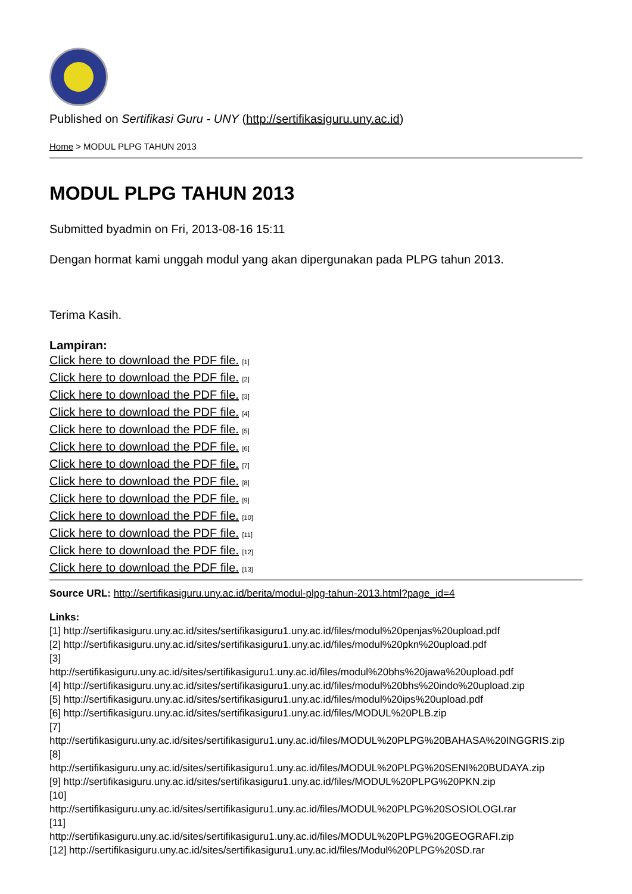Published on Sertifikasi Guru - UNY (http://sertifikasiguru.uny.ac.id)
Home > MODUL PLPG TAHUN 2013
MODUL PLPG TAHUN 2013
Submitted byadmin on Fri, 2013-08-16 15:11
Dengan hormat kami unggah modul yang akan dipergunakan pada PLPG tahun 2013.
Terima Kasih.
Lampiran:
Click here to download the PDF file. [1]
Click here to download the PDF file. [2]
Click here to download the PDF file. [3]
Click here to download the PDF file. [4]
Click here to download the PDF file. [5]
Click here to download the PDF file. [6]
Click here to download the PDF file. [7]
Click here to download the PDF file. [8]
Click here to download the PDF file. [9]
Click here to download the PDF file. [10]
Click here to download the PDF file. [11]
Click here to download the PDF file. [12]
Click here to download the PDF file. [13]
Source URL: http://sertifikasiguru.uny.ac.id/berita/modul-plpg-tahun-2013.html?page_id=4
Links:
[1] http://sertifikasiguru.uny.ac.id/sites/sertifikasiguru1.uny.ac.id/files/modul%20penjas%20upload.pdf
[2] http://sertifikasiguru.uny.ac.id/sites/sertifikasiguru1.uny.ac.id/files/modul%20pkn%20upload.pdf
[3]
http://sertifikasiguru.uny.ac.id/sites/sertifikasiguru1.uny.ac.id/files/modul%20bhs%20jawa%20upload.pdf
[4] http://sertifikasiguru.uny.ac.id/sites/sertifikasiguru1.uny.ac.id/files/modul%20bhs%20indo%20upload.zip
[5] http://sertifikasiguru.uny.ac.id/sites/sertifikasiguru1.uny.ac.id/files/modul%20ips%20upload.pdf
[6] http://sertifikasiguru.uny.ac.id/sites/sertifikasiguru1.uny.ac.id/files/MODUL%20PLB.zip
[7]
http://sertifikasiguru.uny.ac.id/sites/sertifikasiguru1.uny.ac.id/files/MODUL%20PLPG%20BAHASA%20INGGRIS.zip
[8]
http://sertifikasiguru.uny.ac.id/sites/sertifikasiguru1.uny.ac.id/files/MODUL%20PLPG%20SENI%20BUDAYA.zip
[9] http://sertifikasiguru.uny.ac.id/sites/sertifikasiguru1.uny.ac.id/files/MODUL%20PLPG%20PKN.zip
[10]
http://sertifikasiguru.uny.ac.id/sites/sertifikasiguru1.uny.ac.id/files/MODUL%20PLPG%20SOSIOLOGI.rar
[11]
http://sertifikasiguru.uny.ac.id/sites/sertifikasiguru1.uny.ac.id/files/MODUL%20PLPG%20GEOGRAFI.zip
[12] http://sertifikasiguru.uny.ac.id/sites/sertifikasiguru1.uny.ac.id/files/Modul%20PLPG%20SD.rar